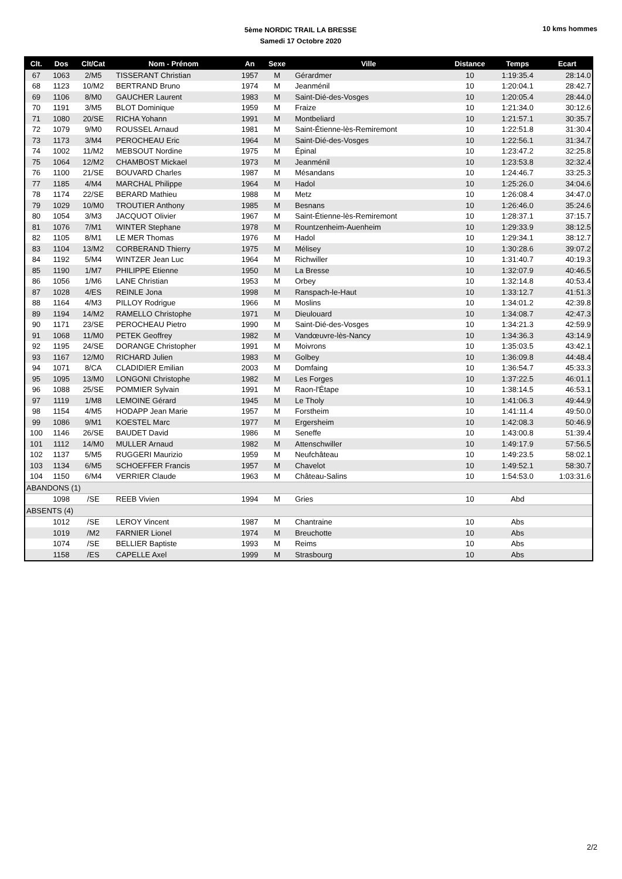5ème NORDIC TRAIL LA BRESSE
Samedi 17 Octobre 2020
10 kms hommes
| Clt. | Dos | Clt/Cat | Nom - Prénom | An | Sexe | Ville | Distance | Temps | Ecart |
| --- | --- | --- | --- | --- | --- | --- | --- | --- | --- |
| 67 | 1063 | 2/M5 | TISSERANT Christian | 1957 | M | Gérardmer | 10 | 1:19:35.4 | 28:14.0 |
| 68 | 1123 | 10/M2 | BERTRAND Bruno | 1974 | M | Jeanménil | 10 | 1:20:04.1 | 28:42.7 |
| 69 | 1106 | 8/M0 | GAUCHER Laurent | 1983 | M | Saint-Dié-des-Vosges | 10 | 1:20:05.4 | 28:44.0 |
| 70 | 1191 | 3/M5 | BLOT Dominique | 1959 | M | Fraize | 10 | 1:21:34.0 | 30:12.6 |
| 71 | 1080 | 20/SE | RICHA Yohann | 1991 | M | Montbeliard | 10 | 1:21:57.1 | 30:35.7 |
| 72 | 1079 | 9/M0 | ROUSSEL Arnaud | 1981 | M | Saint-Étienne-lès-Remiremont | 10 | 1:22:51.8 | 31:30.4 |
| 73 | 1173 | 3/M4 | PEROCHEAU Eric | 1964 | M | Saint-Dié-des-Vosges | 10 | 1:22:56.1 | 31:34.7 |
| 74 | 1002 | 11/M2 | MEBSOUT Nordine | 1975 | M | Épinal | 10 | 1:23:47.2 | 32:25.8 |
| 75 | 1064 | 12/M2 | CHAMBOST Mickael | 1973 | M | Jeanménil | 10 | 1:23:53.8 | 32:32.4 |
| 76 | 1100 | 21/SE | BOUVARD Charles | 1987 | M | Mésandans | 10 | 1:24:46.7 | 33:25.3 |
| 77 | 1185 | 4/M4 | MARCHAL Philippe | 1964 | M | Hadol | 10 | 1:25:26.0 | 34:04.6 |
| 78 | 1174 | 22/SE | BERARD Mathieu | 1988 | M | Metz | 10 | 1:26:08.4 | 34:47.0 |
| 79 | 1029 | 10/M0 | TROUTIER Anthony | 1985 | M | Besnans | 10 | 1:26:46.0 | 35:24.6 |
| 80 | 1054 | 3/M3 | JACQUOT Olivier | 1967 | M | Saint-Étienne-lès-Remiremont | 10 | 1:28:37.1 | 37:15.7 |
| 81 | 1076 | 7/M1 | WINTER Stephane | 1978 | M | Rountzenheim-Auenheim | 10 | 1:29:33.9 | 38:12.5 |
| 82 | 1105 | 8/M1 | LE MER Thomas | 1976 | M | Hadol | 10 | 1:29:34.1 | 38:12.7 |
| 83 | 1104 | 13/M2 | CORBERAND Thierry | 1975 | M | Mélisey | 10 | 1:30:28.6 | 39:07.2 |
| 84 | 1192 | 5/M4 | WINTZER Jean Luc | 1964 | M | Richwiller | 10 | 1:31:40.7 | 40:19.3 |
| 85 | 1190 | 1/M7 | PHILIPPE Etienne | 1950 | M | La Bresse | 10 | 1:32:07.9 | 40:46.5 |
| 86 | 1056 | 1/M6 | LANE Christian | 1953 | M | Orbey | 10 | 1:32:14.8 | 40:53.4 |
| 87 | 1028 | 4/ES | REINLE Jona | 1998 | M | Ranspach-le-Haut | 10 | 1:33:12.7 | 41:51.3 |
| 88 | 1164 | 4/M3 | PILLOY Rodrigue | 1966 | M | Moslins | 10 | 1:34:01.2 | 42:39.8 |
| 89 | 1194 | 14/M2 | RAMELLO Christophe | 1971 | M | Dieulouard | 10 | 1:34:08.7 | 42:47.3 |
| 90 | 1171 | 23/SE | PEROCHEAU Pietro | 1990 | M | Saint-Dié-des-Vosges | 10 | 1:34:21.3 | 42:59.9 |
| 91 | 1068 | 11/M0 | PETEK Geoffrey | 1982 | M | Vandœuvre-lès-Nancy | 10 | 1:34:36.3 | 43:14.9 |
| 92 | 1195 | 24/SE | DORANGE Christopher | 1991 | M | Moivrons | 10 | 1:35:03.5 | 43:42.1 |
| 93 | 1167 | 12/M0 | RICHARD Julien | 1983 | M | Golbey | 10 | 1:36:09.8 | 44:48.4 |
| 94 | 1071 | 8/CA | CLADIDIER Emilian | 2003 | M | Domfaing | 10 | 1:36:54.7 | 45:33.3 |
| 95 | 1095 | 13/M0 | LONGONI Christophe | 1982 | M | Les Forges | 10 | 1:37:22.5 | 46:01.1 |
| 96 | 1088 | 25/SE | POMMIER Sylvain | 1991 | M | Raon-l'Étape | 10 | 1:38:14.5 | 46:53.1 |
| 97 | 1119 | 1/M8 | LEMOINE Gérard | 1945 | M | Le Tholy | 10 | 1:41:06.3 | 49:44.9 |
| 98 | 1154 | 4/M5 | HODAPP Jean Marie | 1957 | M | Forstheim | 10 | 1:41:11.4 | 49:50.0 |
| 99 | 1086 | 9/M1 | KOESTEL Marc | 1977 | M | Ergersheim | 10 | 1:42:08.3 | 50:46.9 |
| 100 | 1146 | 26/SE | BAUDET David | 1986 | M | Seneffe | 10 | 1:43:00.8 | 51:39.4 |
| 101 | 1112 | 14/M0 | MULLER Arnaud | 1982 | M | Attenschwiller | 10 | 1:49:17.9 | 57:56.5 |
| 102 | 1137 | 5/M5 | RUGGERI Maurizio | 1959 | M | Neufchâteau | 10 | 1:49:23.5 | 58:02.1 |
| 103 | 1134 | 6/M5 | SCHOEFFER Francis | 1957 | M | Chavelot | 10 | 1:49:52.1 | 58:30.7 |
| 104 | 1150 | 6/M4 | VERRIER Claude | 1963 | M | Château-Salins | 10 | 1:54:53.0 | 1:03:31.6 |
| ABANDONS (1) | | | | | | | | | |
| | 1098 | /SE | REEB Vivien | 1994 | M | Gries | 10 | Abd | |
| ABSENTS (4) | | | | | | | | | |
| | 1012 | /SE | LEROY Vincent | 1987 | M | Chantraine | 10 | Abs | |
| | 1019 | /M2 | FARNIER Lionel | 1974 | M | Breuchotte | 10 | Abs | |
| | 1074 | /SE | BELLIER Baptiste | 1993 | M | Reims | 10 | Abs | |
| | 1158 | /ES | CAPELLE Axel | 1999 | M | Strasbourg | 10 | Abs | |
2/2